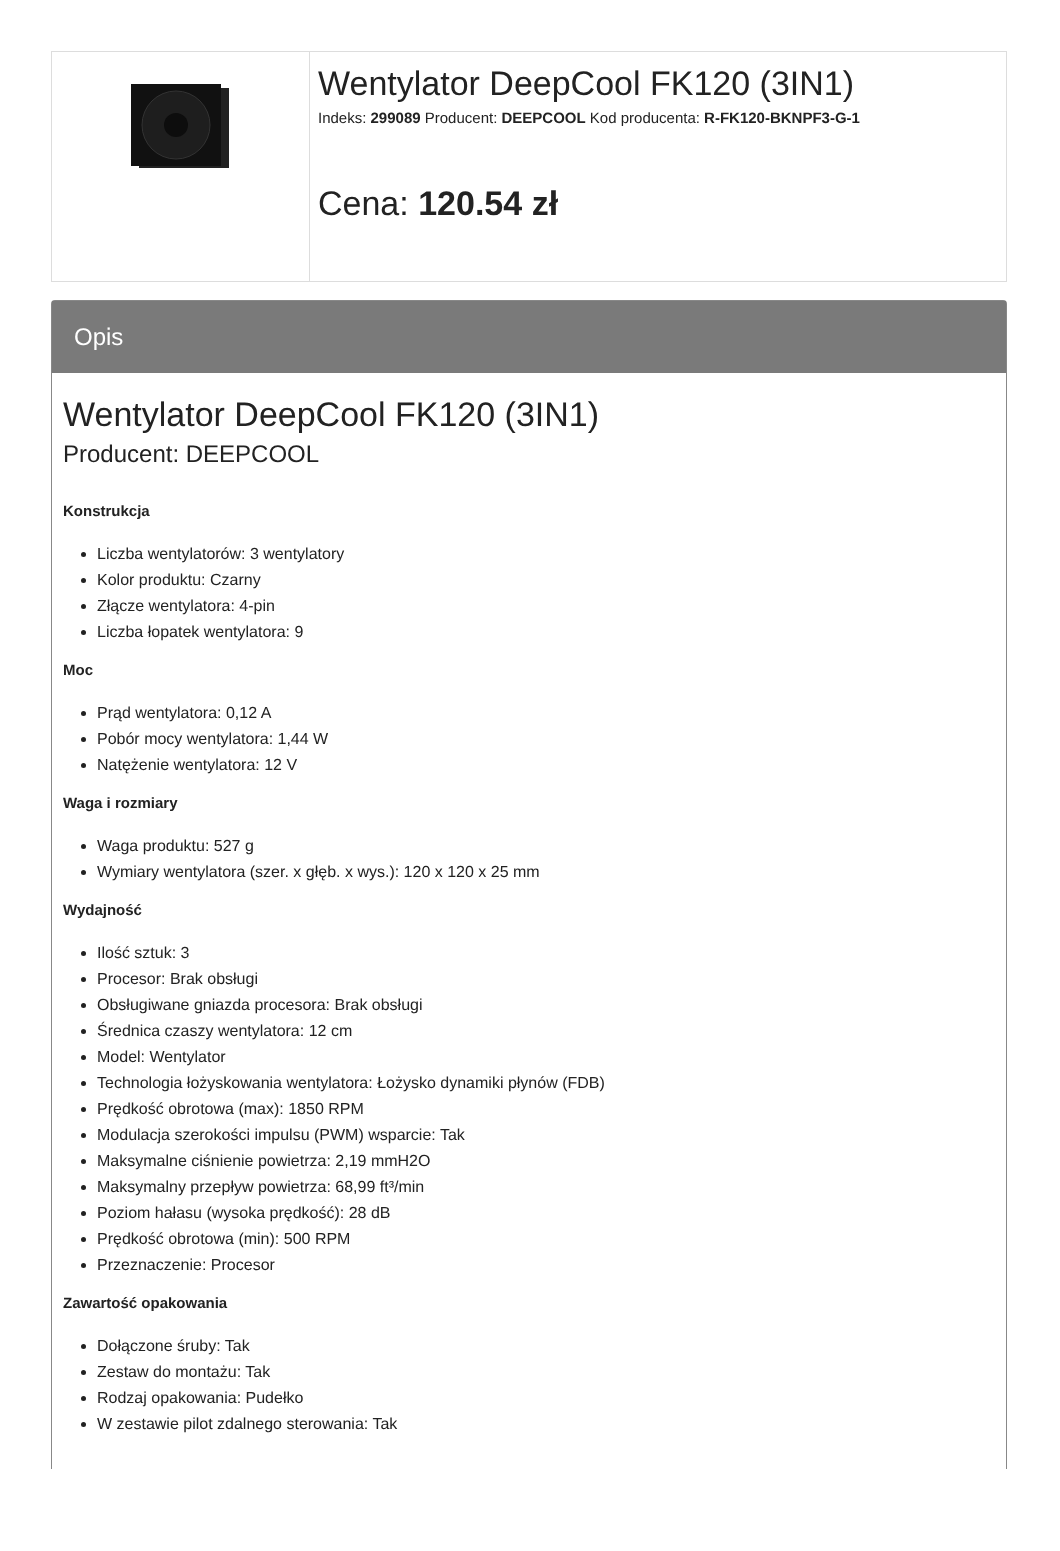Wentylator DeepCool FK120 (3IN1)
Indeks: 299089 Producent: DEEPCOOL Kod producenta: R-FK120-BKNPF3-G-1
Cena: 120.54 zł
Opis
Wentylator DeepCool FK120 (3IN1)
Producent: DEEPCOOL
Konstrukcja
Liczba wentylatorów: 3 wentylatory
Kolor produktu: Czarny
Złącze wentylatora: 4-pin
Liczba łopatek wentylatora: 9
Moc
Prąd wentylatora: 0,12 A
Pobór mocy wentylatora: 1,44 W
Natężenie wentylatora: 12 V
Waga i rozmiary
Waga produktu: 527 g
Wymiary wentylatora (szer. x głęb. x wys.): 120 x 120 x 25 mm
Wydajność
Ilość sztuk: 3
Procesor: Brak obsługi
Obsługiwane gniazda procesora: Brak obsługi
Średnica czaszy wentylatora: 12 cm
Model: Wentylator
Technologia łożyskowania wentylatora: Łożysko dynamiki płynów (FDB)
Prędkość obrotowa (max): 1850 RPM
Modulacja szerokości impulsu (PWM) wsparcie: Tak
Maksymalne ciśnienie powietrza: 2,19 mmH2O
Maksymalny przepływ powietrza: 68,99 ft³/min
Poziom hałasu (wysoka prędkość): 28 dB
Prędkość obrotowa (min): 500 RPM
Przeznaczenie: Procesor
Zawartość opakowania
Dołączone śruby: Tak
Zestaw do montażu: Tak
Rodzaj opakowania: Pudełko
W zestawie pilot zdalnego sterowania: Tak